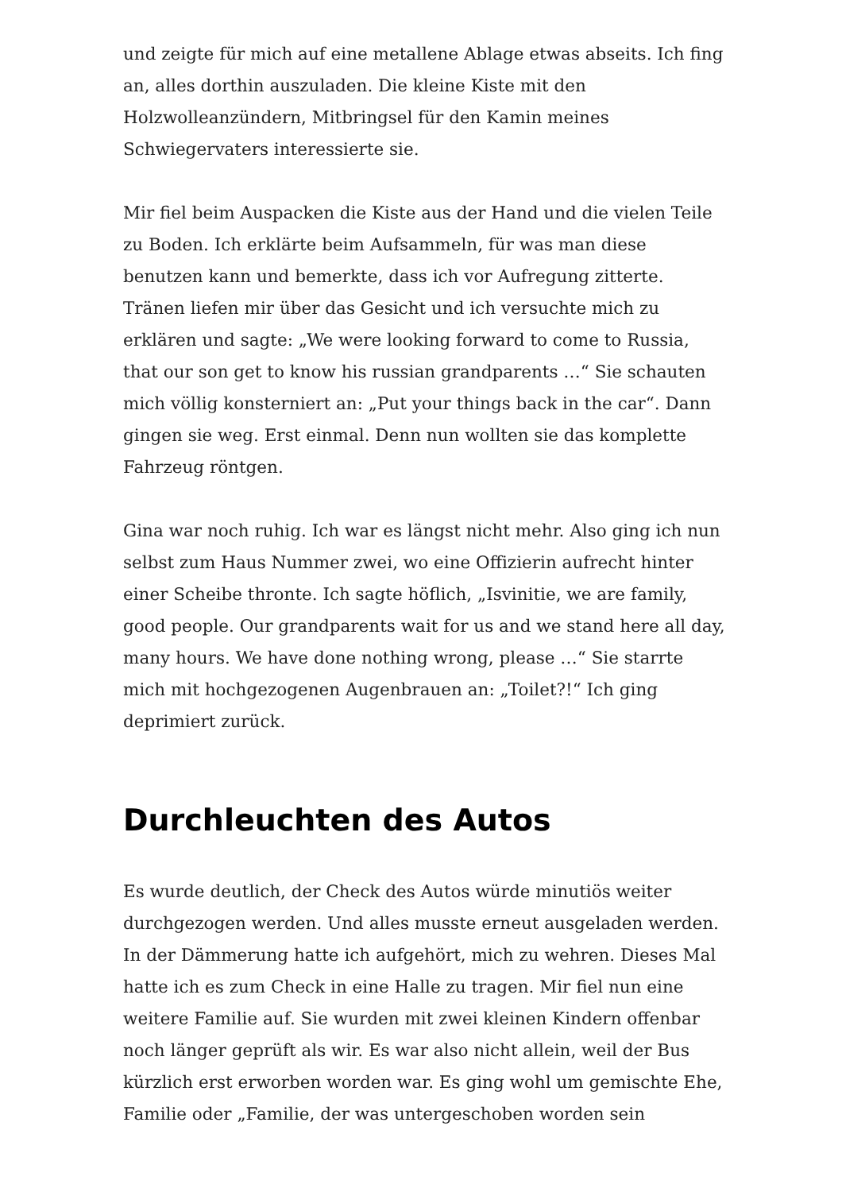und zeigte für mich auf eine metallene Ablage etwas abseits. Ich fing an, alles dorthin auszuladen. Die kleine Kiste mit den Holzwolleanzündern, Mitbringsel für den Kamin meines Schwiegervaters interessierte sie.
Mir fiel beim Auspacken die Kiste aus der Hand und die vielen Teile zu Boden. Ich erklärte beim Aufsammeln, für was man diese benutzen kann und bemerkte, dass ich vor Aufregung zitterte. Tränen liefen mir über das Gesicht und ich versuchte mich zu erklären und sagte: „We were looking forward to come to Russia, that our son get to know his russian grandparents …“ Sie schauten mich völlig konsterniert an: „Put your things back in the car“. Dann gingen sie weg. Erst einmal. Denn nun wollten sie das komplette Fahrzeug röntgen.
Gina war noch ruhig. Ich war es längst nicht mehr. Also ging ich nun selbst zum Haus Nummer zwei, wo eine Offizierin aufrecht hinter einer Scheibe thronte. Ich sagte höflich, „Isvinitie, we are family, good people. Our grandparents wait for us and we stand here all day, many hours. We have done nothing wrong, please …“ Sie starrte mich mit hochgezogenen Augenbrauen an: „Toilet?!“ Ich ging deprimiert zurück.
Durchleuchten des Autos
Es wurde deutlich, der Check des Autos würde minutiös weiter durchgezogen werden. Und alles musste erneut ausgeladen werden. In der Dämmerung hatte ich aufgehört, mich zu wehren. Dieses Mal hatte ich es zum Check in eine Halle zu tragen. Mir fiel nun eine weitere Familie auf. Sie wurden mit zwei kleinen Kindern offenbar noch länger geprüft als wir. Es war also nicht allein, weil der Bus kürzlich erst erworben worden war. Es ging wohl um gemischte Ehe, Familie oder „Familie, der was untergeschoben worden sein